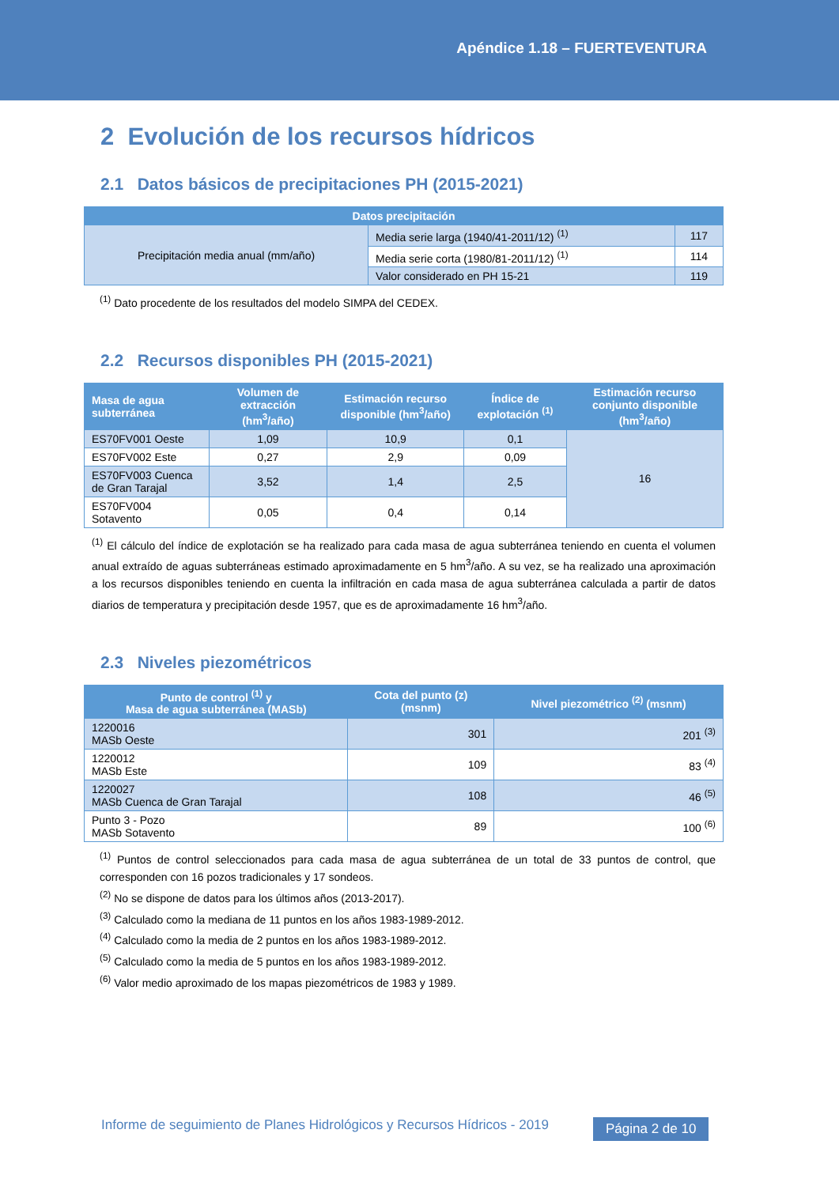Apéndice 1.18 – FUERTEVENTURA
2 Evolución de los recursos hídricos
2.1 Datos básicos de precipitaciones PH (2015-2021)
| Datos precipitación | | |
| --- | --- | --- |
| Precipitación media anual (mm/año) | Media serie larga (1940/41-2011/12) <sup>(1)</sup> | 117 |
| | Media serie corta (1980/81-2011/12) <sup>(1)</sup> | 114 |
| | Valor considerado en PH 15-21 | 119 |
<sup>(1)</sup> Dato procedente de los resultados del modelo SIMPA del CEDEX.
2.2 Recursos disponibles PH (2015-2021)
| Masa de agua subterránea | Volumen de extracción (hm<sup>3</sup>/año) | Estimación recurso disponible (hm<sup>3</sup>/año) | Índice de explotación <sup>(1)</sup> | Estimación recurso conjunto disponible (hm<sup>3</sup>/año) |
| --- | --- | --- | --- | --- |
| ES70FV001 Oeste | 1,09 | 10,9 | 0,1 | 16 |
| ES70FV002 Este | 0,27 | 2,9 | 0,09 | |
| ES70FV003 Cuenca de Gran Tarajal | 3,52 | 1,4 | 2,5 | |
| ES70FV004 Sotavento | 0,05 | 0,4 | 0,14 | |
<sup>(1)</sup> El cálculo del índice de explotación se ha realizado para cada masa de agua subterránea teniendo en cuenta el volumen anual extraído de aguas subterráneas estimado aproximadamente en 5 hm<sup>3</sup>/año. A su vez, se ha realizado una aproximación a los recursos disponibles teniendo en cuenta la infiltración en cada masa de agua subterránea calculada a partir de datos diarios de temperatura y precipitación desde 1957, que es de aproximadamente 16 hm<sup>3</sup>/año.
2.3 Niveles piezométricos
| Punto de control <sup>(1)</sup> y Masa de agua subterránea (MASb) | Cota del punto (z) (msnm) | Nivel piezométrico <sup>(2)</sup> (msnm) |
| --- | --- | --- |
| 1220016 MASb Oeste | 301 | 201 <sup>(3)</sup> |
| 1220012 MASb Este | 109 | 83 <sup>(4)</sup> |
| 1220027 MASb Cuenca de Gran Tarajal | 108 | 46 <sup>(5)</sup> |
| Punto 3 - Pozo MASb Sotavento | 89 | 100 <sup>(6)</sup> |
<sup>(1)</sup> Puntos de control seleccionados para cada masa de agua subterránea de un total de 33 puntos de control, que corresponden con 16 pozos tradicionales y 17 sondeos.
<sup>(2)</sup> No se dispone de datos para los últimos años (2013-2017).
<sup>(3)</sup> Calculado como la mediana de 11 puntos en los años 1983-1989-2012.
<sup>(4)</sup> Calculado como la media de 2 puntos en los años 1983-1989-2012.
<sup>(5)</sup> Calculado como la media de 5 puntos en los años 1983-1989-2012.
<sup>(6)</sup> Valor medio aproximado de los mapas piezométricos de 1983 y 1989.
Informe de seguimiento de Planes Hidrológicos y Recursos Hídricos - 2019
Página 2 de 10